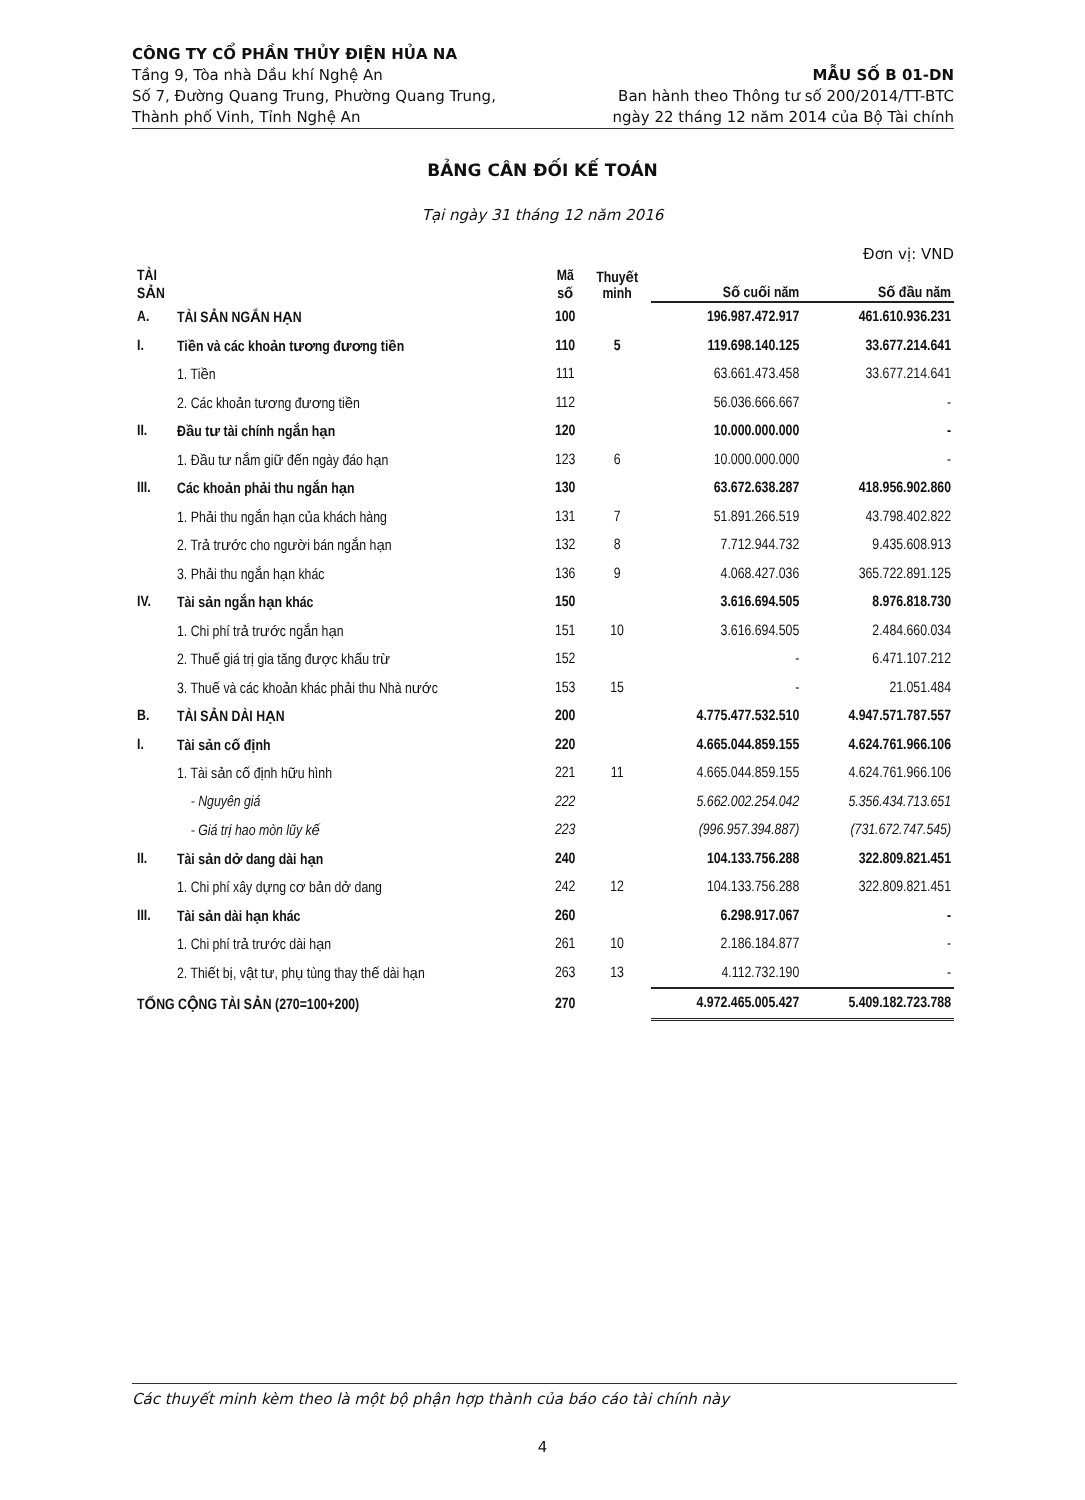CÔNG TY CỔ PHẦN THỦY ĐIỆN HỦA NA
Tầng 9, Tòa nhà Dầu khí Nghệ An
Số 7, Đường Quang Trung, Phường Quang Trung,
Thành phố Vinh, Tỉnh Nghệ An
MẪU SỐ B 01-DN
Ban hành theo Thông tư số 200/2014/TT-BTC
ngày 22 tháng 12 năm 2014 của Bộ Tài chính
BẢNG CÂN ĐỐI KẾ TOÁN
Tại ngày 31 tháng 12 năm 2016
Đơn vị: VND
| TÀI SẢN | | Mã số | Thuyết minh | Số cuối năm | Số đầu năm |
| --- | --- | --- | --- | --- | --- |
| A. | TÀI SẢN NGẮN HẠN | 100 | | 196.987.472.917 | 461.610.936.231 |
| I. | Tiền và các khoản tương đương tiền | 110 | 5 | 119.698.140.125 | 33.677.214.641 |
| | 1. Tiền | 111 | | 63.661.473.458 | 33.677.214.641 |
| | 2. Các khoản tương đương tiền | 112 | | 56.036.666.667 | - |
| II. | Đầu tư tài chính ngắn hạn | 120 | | 10.000.000.000 | - |
| | 1. Đầu tư nắm giữ đến ngày đáo hạn | 123 | 6 | 10.000.000.000 | - |
| III. | Các khoản phải thu ngắn hạn | 130 | | 63.672.638.287 | 418.956.902.860 |
| | 1. Phải thu ngắn hạn của khách hàng | 131 | 7 | 51.891.266.519 | 43.798.402.822 |
| | 2. Trả trước cho người bán ngắn hạn | 132 | 8 | 7.712.944.732 | 9.435.608.913 |
| | 3. Phải thu ngắn hạn khác | 136 | 9 | 4.068.427.036 | 365.722.891.125 |
| IV. | Tài sản ngắn hạn khác | 150 | | 3.616.694.505 | 8.976.818.730 |
| | 1. Chi phí trả trước ngắn hạn | 151 | 10 | 3.616.694.505 | 2.484.660.034 |
| | 2. Thuế giá trị gia tăng được khấu trừ | 152 | | - | 6.471.107.212 |
| | 3. Thuế và các khoản khác phải thu Nhà nước | 153 | 15 | - | 21.051.484 |
| B. | TÀI SẢN DÀI HẠN | 200 | | 4.775.477.532.510 | 4.947.571.787.557 |
| I. | Tài sản cố định | 220 | | 4.665.044.859.155 | 4.624.761.966.106 |
| | 1. Tài sản cố định hữu hình | 221 | 11 | 4.665.044.859.155 | 4.624.761.966.106 |
| | - Nguyên giá | 222 | | 5.662.002.254.042 | 5.356.434.713.651 |
| | - Giá trị hao mòn lũy kế | 223 | | (996.957.394.887) | (731.672.747.545) |
| II. | Tài sản dở dang dài hạn | 240 | | 104.133.756.288 | 322.809.821.451 |
| | 1. Chi phí xây dựng cơ bản dở dang | 242 | 12 | 104.133.756.288 | 322.809.821.451 |
| III. | Tài sản dài hạn khác | 260 | | 6.298.917.067 | - |
| | 1. Chi phí trả trước dài hạn | 261 | 10 | 2.186.184.877 | - |
| | 2. Thiết bị, vật tư, phụ tùng thay thế dài hạn | 263 | 13 | 4.112.732.190 | - |
| TỔNG CỘNG TÀI SẢN (270=100+200) | | 270 | | 4.972.465.005.427 | 5.409.182.723.788 |
Các thuyết minh kèm theo là một bộ phận hợp thành của báo cáo tài chính này
4